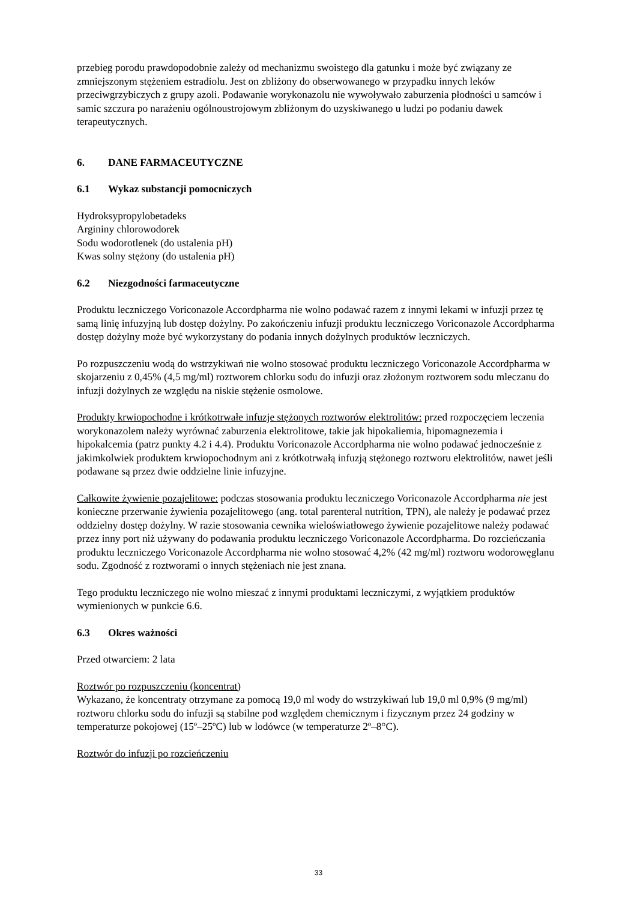przebieg porodu prawdopodobnie zależy od mechanizmu swoistego dla gatunku i może być związany ze zmniejszonym stężeniem estradiolu. Jest on zbliżony do obserwowanego w przypadku innych leków przeciwgrzybiczych z grupy azoli. Podawanie worykonazolu nie wywoływało zaburzenia płodności u samców i samic szczura po narażeniu ogólnoustrojowym zbliżonym do uzyskiwanego u ludzi po podaniu dawek terapeutycznych.
6. DANE FARMACEUTYCZNE
6.1 Wykaz substancji pomocniczych
Hydroksypropylobetadeks
Argininy chlorowodorek
Sodu wodorotlenek (do ustalenia pH)
Kwas solny stężony (do ustalenia pH)
6.2 Niezgodności farmaceutyczne
Produktu leczniczego Voriconazole Accordpharma nie wolno podawać razem z innymi lekami w infuzji przez tę samą linię infuzyjną lub dostęp dożylny. Po zakończeniu infuzji produktu leczniczego Voriconazole Accordpharma dostęp dożylny może być wykorzystany do podania innych dożylnych produktów leczniczych.
Po rozpuszczeniu wodą do wstrzykiwań nie wolno stosować produktu leczniczego Voriconazole Accordpharma w skojarzeniu z 0,45% (4,5 mg/ml) roztworem chlorku sodu do infuzji oraz złożonym roztworem sodu mleczanu do infuzji dożylnych ze względu na niskie stężenie osmolowe.
Produkty krwiopochodne i krótkotrwałe infuzje stężonych roztworów elektrolitów: przed rozpoczęciem leczenia worykonazolem należy wyrównać zaburzenia elektrolitowe, takie jak hipokaliemia, hipomagnezemia i hipokalcemia (patrz punkty 4.2 i 4.4). Produktu Voriconazole Accordpharma nie wolno podawać jednocześnie z jakimkolwiek produktem krwiopochodnym ani z krótkotrwałą infuzją stężonego roztworu elektrolitów, nawet jeśli podawane są przez dwie oddzielne linie infuzyjne.
Całkowite żywienie pozajelitowe: podczas stosowania produktu leczniczego Voriconazole Accordpharma nie jest konieczne przerwanie żywienia pozajelitowego (ang. total parenteral nutrition, TPN), ale należy je podawać przez oddzielny dostęp dożylny. W razie stosowania cewnika wieloświatłowego żywienie pozajelitowe należy podawać przez inny port niż używany do podawania produktu leczniczego Voriconazole Accordpharma. Do rozcieńczania produktu leczniczego Voriconazole Accordpharma nie wolno stosować 4,2% (42 mg/ml) roztworu wodorowęglanu sodu. Zgodność z roztworami o innych stężeniach nie jest znana.
Tego produktu leczniczego nie wolno mieszać z innymi produktami leczniczymi, z wyjątkiem produktów wymienionych w punkcie 6.6.
6.3 Okres ważności
Przed otwarciem: 2 lata
Roztwór po rozpuszczeniu (koncentrat)
Wykazano, że koncentraty otrzymane za pomocą 19,0 ml wody do wstrzykiwań lub 19,0 ml 0,9% (9 mg/ml) roztworu chlorku sodu do infuzji są stabilne pod względem chemicznym i fizycznym przez 24 godziny w temperaturze pokojowej (15º–25ºC) lub w lodówce (w temperaturze 2º–8°C).
Roztwór do infuzji po rozcieńczeniu
33